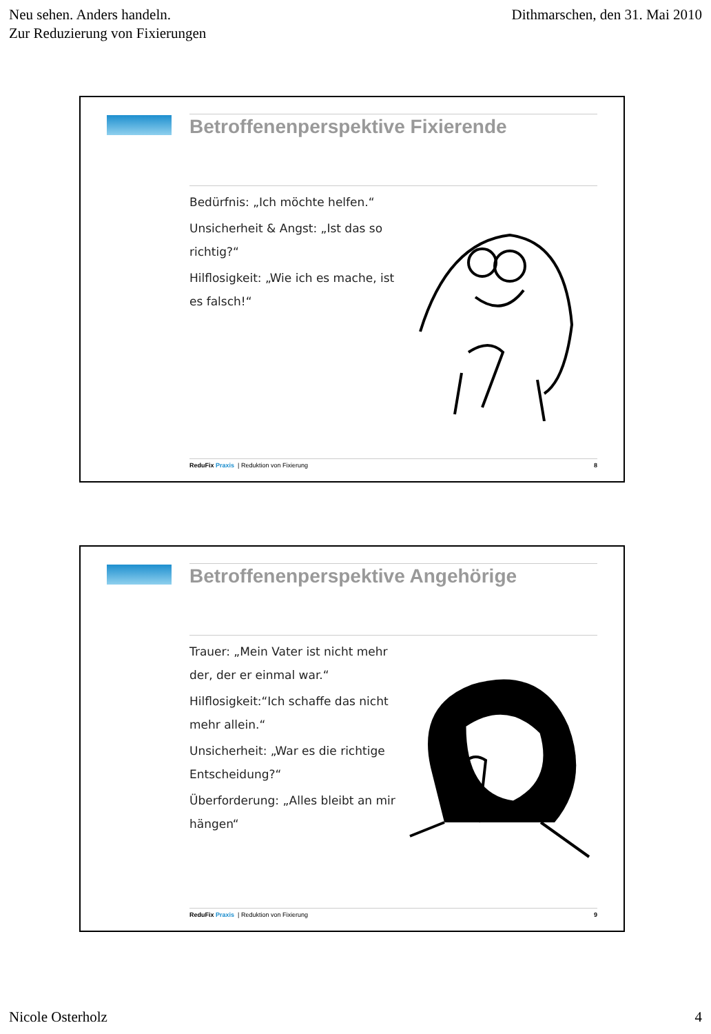Neu sehen. Anders handeln.
Zur Reduzierung von Fixierungen
Dithmarschen, den 31. Mai 2010
Betroffenenperspektive Fixierende
Bedürfnis: „Ich möchte helfen.“
Unsicherheit & Angst: „Ist das so richtig?“
Hilflosigkeit: „Wie ich es mache, ist es falsch!“
Redu Fix Praxis | Reduktion von Fixierung 8
Betroffenenperspektive Angehörige
Trauer: „Mein Vater ist nicht mehr der, der er einmal war.“
Hilflosigkeit:“Ich schaffe das nicht mehr allein.“
Unsicherheit: „War es die richtige Entscheidung?“
Überforderung: „Alles bleibt an mir hängen“
Redu Fix Praxis | Reduktion von Fixierung 9
Nicole Osterholz 4